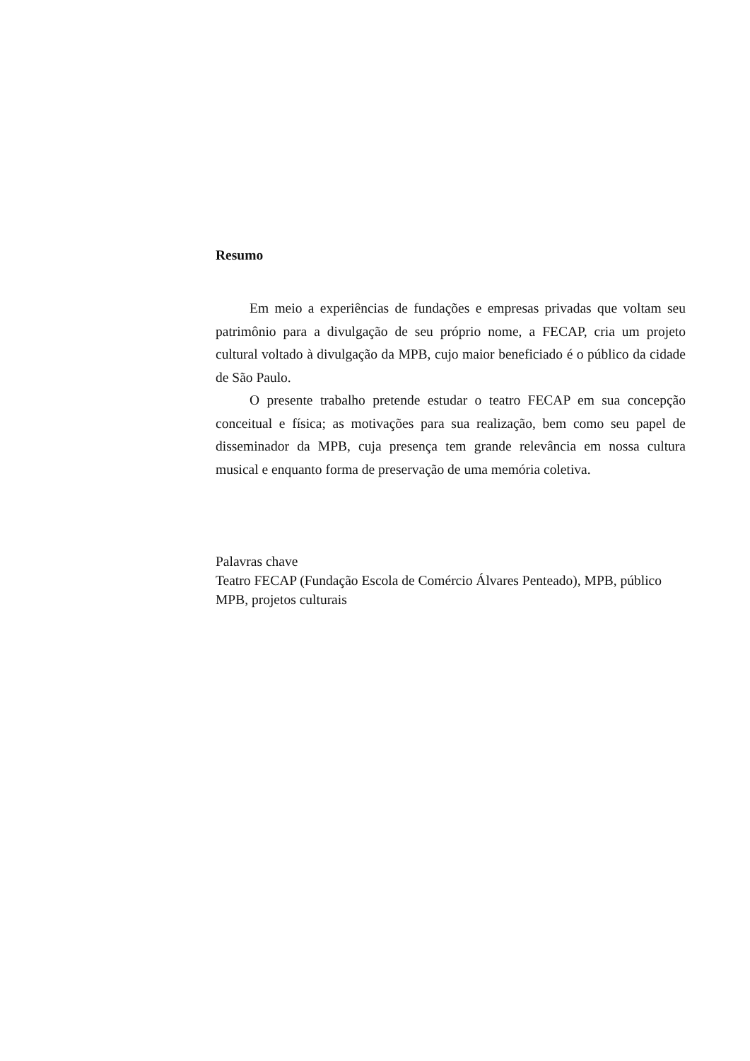Resumo
Em meio a experiências de fundações e empresas privadas que voltam seu patrimônio para a divulgação de seu próprio nome, a FECAP, cria um projeto cultural voltado à divulgação da MPB, cujo maior beneficiado é o público da cidade de São Paulo.
O presente trabalho pretende estudar o teatro FECAP em sua concepção conceitual e física; as motivações para sua realização, bem como seu papel de disseminador da MPB, cuja presença tem grande relevância em nossa cultura musical e enquanto forma de preservação de uma memória coletiva.
Palavras chave
Teatro FECAP (Fundação Escola de Comércio Álvares Penteado), MPB, público MPB, projetos culturais